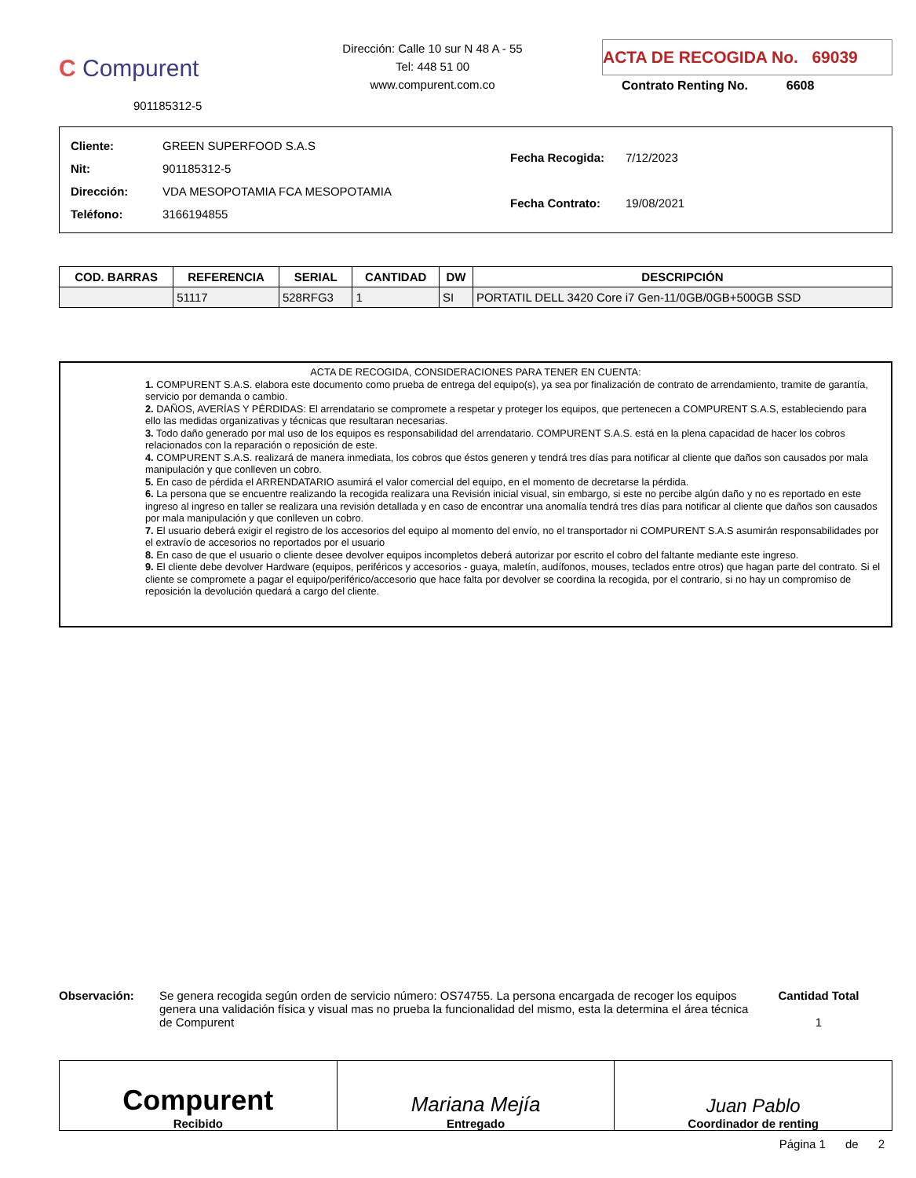C Compurent
901185312-5
Dirección: Calle 10 sur N 48 A - 55
Tel: 448 51 00
www.compurent.com.co
ACTA DE RECOGIDA No. 69039
Contrato Renting No. 6608
| Cliente: | GREEN SUPERFOOD S.A.S |
| Nit: | 901185312-5 |
| Dirección: | VDA MESOPOTAMIA FCA MESOPOTAMIA |
| Teléfono: | 3166194855 |
| Fecha Recogida: | 7/12/2023 |
| Fecha Contrato: | 19/08/2021 |
| COD. BARRAS | REFERENCIA | SERIAL | CANTIDAD | DW | DESCRIPCIÓN |
| --- | --- | --- | --- | --- | --- |
| | 51117 | 528RFG3 | 1 | SI | PORTATIL DELL 3420 Core i7 Gen-11/0GB/0GB+500GB SSD |
ACTA DE RECOGIDA, CONSIDERACIONES PARA TENER EN CUENTA:
1. COMPURENT S.A.S. elabora este documento como prueba de entrega del equipo(s), ya sea por finalización de contrato de arrendamiento, tramite de garantía, servicio por demanda o cambio.
2. DAÑOS, AVERÍAS Y PÉRDIDAS: El arrendatario se compromete a respetar y proteger los equipos, que pertenecen a COMPURENT S.A.S, estableciendo para ello las medidas organizativas y técnicas que resultaran necesarias.
3. Todo daño generado por mal uso de los equipos es responsabilidad del arrendatario. COMPURENT S.A.S. está en la plena capacidad de hacer los cobros relacionados con la reparación o reposición de este.
4. COMPURENT S.A.S. realizará de manera inmediata, los cobros que éstos generen y tendrá tres días para notificar al cliente que daños son causados por mala manipulación y que conlleven un cobro.
5. En caso de pérdida el ARRENDATARIO asumirá el valor comercial del equipo, en el momento de decretarse la pérdida.
6. La persona que se encuentre realizando la recogida realizara una Revisión inicial visual, sin embargo, si este no percibe algún daño y no es reportado en este ingreso al ingreso en taller se realizara una revisión detallada y en caso de encontrar una anomalía tendrá tres días para notificar al cliente que daños son causados por mala manipulación y que conlleven un cobro.
7. El usuario deberá exigir el registro de los accesorios del equipo al momento del envío, no el transportador ni COMPURENT S.A.S asumirán responsabilidades por el extravío de accesorios no reportados por el usuario
8. En caso de que el usuario o cliente desee devolver equipos incompletos deberá autorizar por escrito el cobro del faltante mediante este ingreso.
9. El cliente debe devolver Hardware (equipos, periféricos y accesorios - guaya, maletín, audífonos, mouses, teclados entre otros) que hagan parte del contrato. Si el cliente se compromete a pagar el equipo/periférico/accesorio que hace falta por devolver se coordina la recogida, por el contrario, si no hay un compromiso de reposición la devolución quedará a cargo del cliente.
Observación: Se genera recogida según orden de servicio número: OS74755. La persona encargada de recoger los equipos genera una validación física y visual mas no prueba la funcionalidad del mismo, esta la determina el área técnica de Compurent
Cantidad Total
1
Compurent
Recibido
Mariana Mejía
Entregado
Juan Pablo
Coordinador de renting
Página 1 de 2